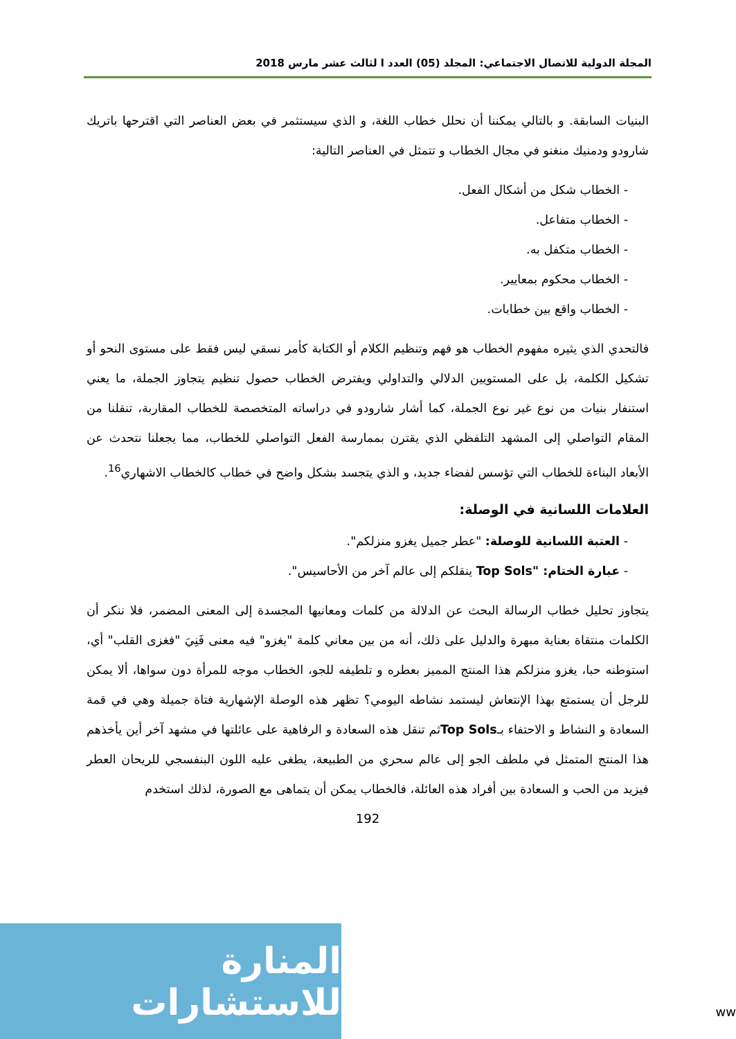المجلة الدولية للاتصال الاجتماعي: المجلد (05) العدد ا لثالث عشر مارس 2018
البنيات السابقة. و بالتالي يمكننا أن نحلل خطاب اللغة، و الذي سيستثمر في بعض العناصر التي اقترحها باتريك شارودو ودمنيك منغنو في مجال الخطاب و تتمثل في العناصر التالية:
- الخطاب شكل من أشكال الفعل.
- الخطاب متفاعل.
- الخطاب متكفل به.
- الخطاب محكوم بمعايير.
- الخطاب واقع بين خطابات.
فالتحدي الذي يثيره مفهوم الخطاب هو فهم وتنظيم الكلام أو الكتابة كأمر نسقي ليس فقط على مستوى النحو أو تشكيل الكلمة، بل على المستويين الدلالي والتداولي ويفترض الخطاب حصول تنظيم يتجاوز الجملة، ما يعني استنفار بنيات من نوع غير نوع الجملة، كما أشار شارودو في دراساته المتخصصة للخطاب المقاربة، تنقلنا من المقام التواصلي إلى المشهد التلفظي الذي يقترن بممارسة الفعل التواصلي للخطاب، مما يجعلنا نتحدث عن الأبعاد البناءة للخطاب التي تؤسس لفضاء جديد، و الذي يتجسد بشكل واضح في خطاب كالخطاب الاشهاري<sup>16</sup>.
العلامات اللسانية في الوصلة:
- العتبة اللسانية للوصلة: "عطر جميل يغزو منزلكم".
- عبارة الختام: "Top Sols ينقلكم إلى عالم آخر من الأحاسيس".
يتجاوز تحليل خطاب الرسالة البحث عن الدلالة من كلمات ومعانيها المجسدة إلى المعنى المضمر، فلا ننكر أن الكلمات منتقاة بعناية مبهرة والدليل على ذلك، أنه من بين معاني كلمة "يغزو" فيه معنى فَنِيَ "فغزى القلب" أي، استوطنه حبا، يغزو منزلكم هذا المنتج المميز بعطره و تلطيفه للجو، الخطاب موجه للمرأة دون سواها، ألا يمكن للرجل أن يستمتع بهذا الإنتعاش ليستمد نشاطه اليومي؟ تظهر هذه الوصلة الإشهارية فتاة جميلة وهي في قمة السعادة و النشاط و الاحتفاء بـTop Solsثم تنقل هذه السعادة و الرفاهية على عائلتها في مشهد آخر أين يأخذهم هذا المنتج المتمثل في ملطف الجو إلى عالم سحري من الطبيعة، يطغى عليه اللون البنفسجي للريحان العطر فيزيد من الحب و السعادة بين أفراد هذه العائلة، فالخطاب يمكن أن يتماهى مع الصورة، لذلك استخدم
192
المنارة للاستشارات
ww